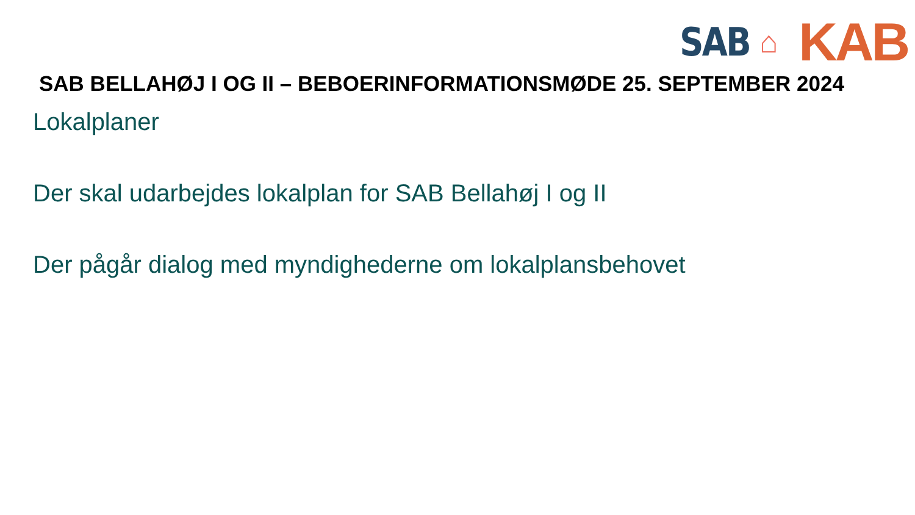SAB ⌂ KAB
SAB BELLAHØJ I OG II – BEBOERINFORMATIONSMØDE 25. SEPTEMBER 2024
Lokalplaner
Der skal udarbejdes lokalplan for SAB Bellahøj I og II
Der pågår dialog med myndighederne om lokalplansbehovet